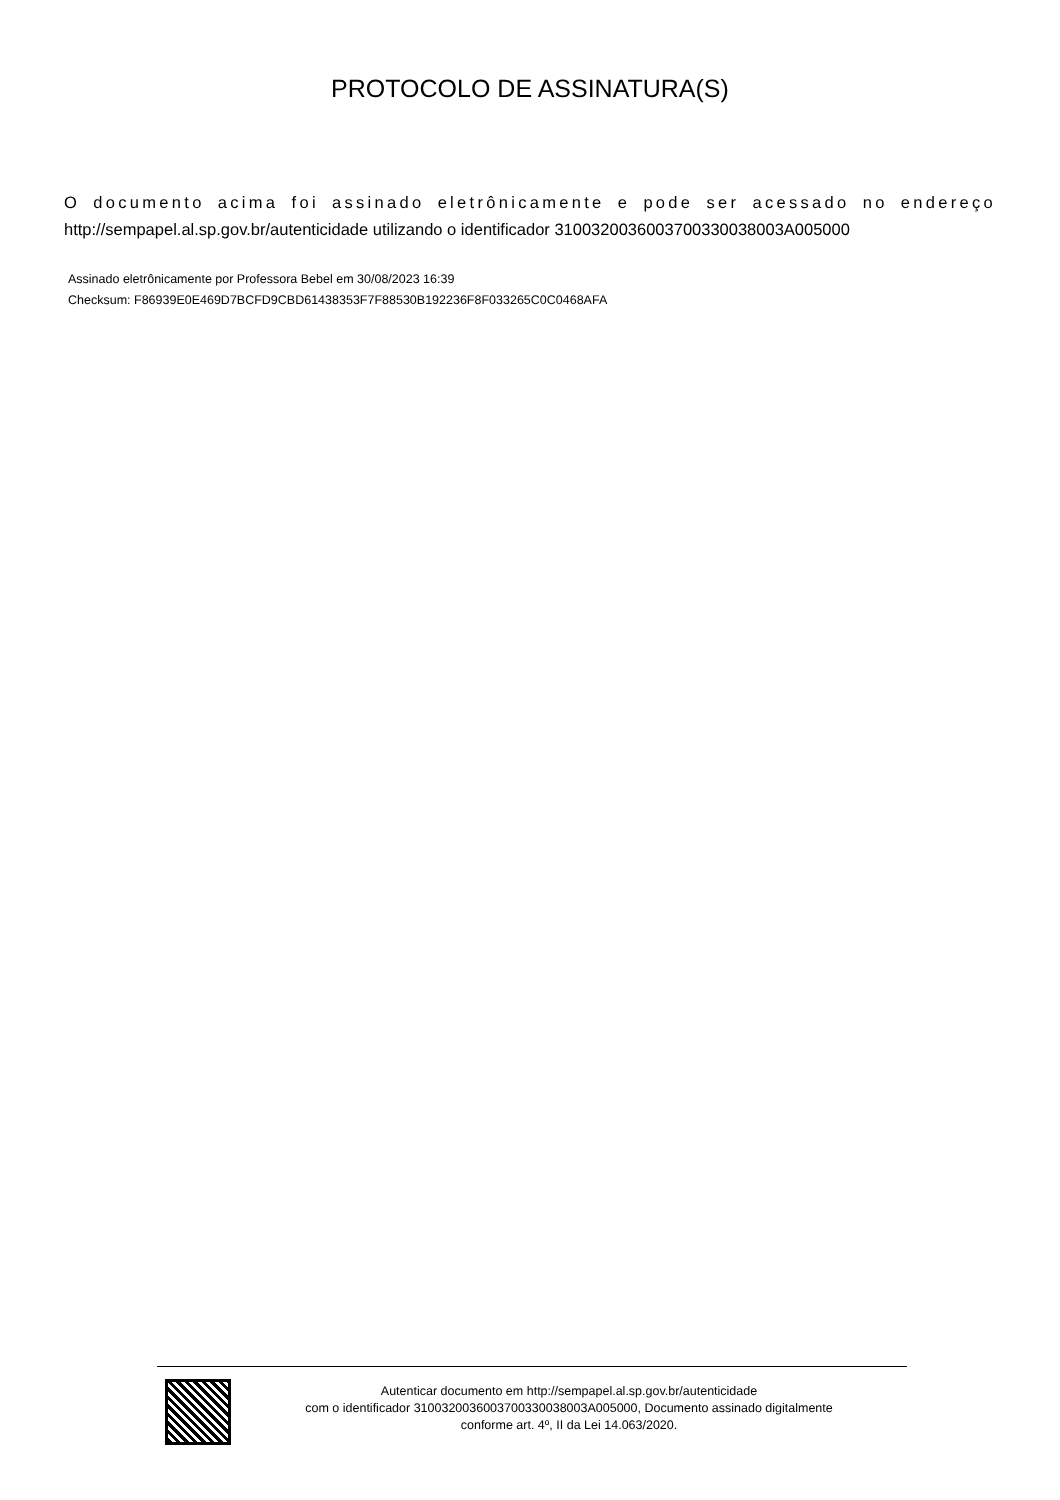PROTOCOLO DE ASSINATURA(S)
O documento acima foi assinado eletrônicamente e pode ser acessado no endereço http://sempapel.al.sp.gov.br/autenticidade utilizando o identificador 310032003600370033003800​3A005000
Assinado eletrônicamente por Professora Bebel em 30/08/2023 16:39
Checksum: F86939E0E469D7BCFD9CBD61438353F7F88530B192236F8F033265C0C0468AFA
Autenticar documento em http://sempapel.al.sp.gov.br/autenticidade
com o identificador 3100320036003700330038003A005000, Documento assinado digitalmente
conforme art. 4º, II da Lei 14.063/2020.